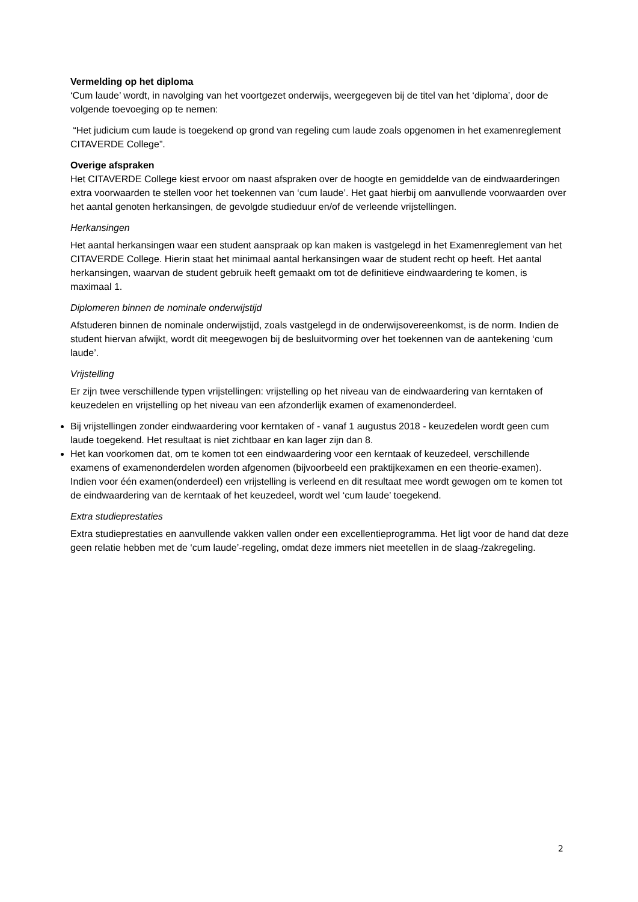Vermelding op het diploma
‘Cum laude’ wordt, in navolging van het voortgezet onderwijs, weergegeven bij de titel van het ‘diploma’, door de volgende toevoeging op te nemen:
“Het judicium cum laude is toegekend op grond van regeling cum laude zoals opgenomen in het examenreglement CITAVERDE College”.
Overige afspraken
Het CITAVERDE College kiest ervoor om naast afspraken over de hoogte en gemiddelde van de eindwaarderingen extra voorwaarden te stellen voor het toekennen van ‘cum laude’. Het gaat hierbij om aanvullende voorwaarden over het aantal genoten herkansingen, de gevolgde studieduur en/of de verleende vrijstellingen.
Herkansingen
Het aantal herkansingen waar een student aanspraak op kan maken is vastgelegd in het Examenreglement van het CITAVERDE College. Hierin staat het minimaal aantal herkansingen waar de student recht op heeft. Het aantal herkansingen, waarvan de student gebruik heeft gemaakt om tot de definitieve eindwaardering te komen, is maximaal 1.
Diplomeren binnen de nominale onderwijstijd
Afstuderen binnen de nominale onderwijstijd, zoals vastgelegd in de onderwijsovereenkomst, is de norm. Indien de student hiervan afwijkt, wordt dit meegewogen bij de besluitvorming over het toekennen van de aantekening ‘cum laude’.
Vrijstelling
Er zijn twee verschillende typen vrijstellingen: vrijstelling op het niveau van de eindwaardering van kerntaken of keuzedelen en vrijstelling op het niveau van een afzonderlijk examen of examenonderdeel.
Bij vrijstellingen zonder eindwaardering voor kerntaken of - vanaf 1 augustus 2018 - keuzedelen wordt geen cum laude toegekend. Het resultaat is niet zichtbaar en kan lager zijn dan 8.
Het kan voorkomen dat, om te komen tot een eindwaardering voor een kerntaak of keuzedeel, verschillende examens of examenonderdelen worden afgenomen (bijvoorbeeld een praktijkexamen en een theorie-examen). Indien voor één examen(onderdeel) een vrijstelling is verleend en dit resultaat mee wordt gewogen om te komen tot de eindwaardering van de kerntaak of het keuzedeel, wordt wel ‘cum laude’ toegekend.
Extra studieprestaties
Extra studieprestaties en aanvullende vakken vallen onder een excellentieprogramma. Het ligt voor de hand dat deze geen relatie hebben met de ‘cum laude’-regeling, omdat deze immers niet meetellen in de slaag-/zakregeling.
2